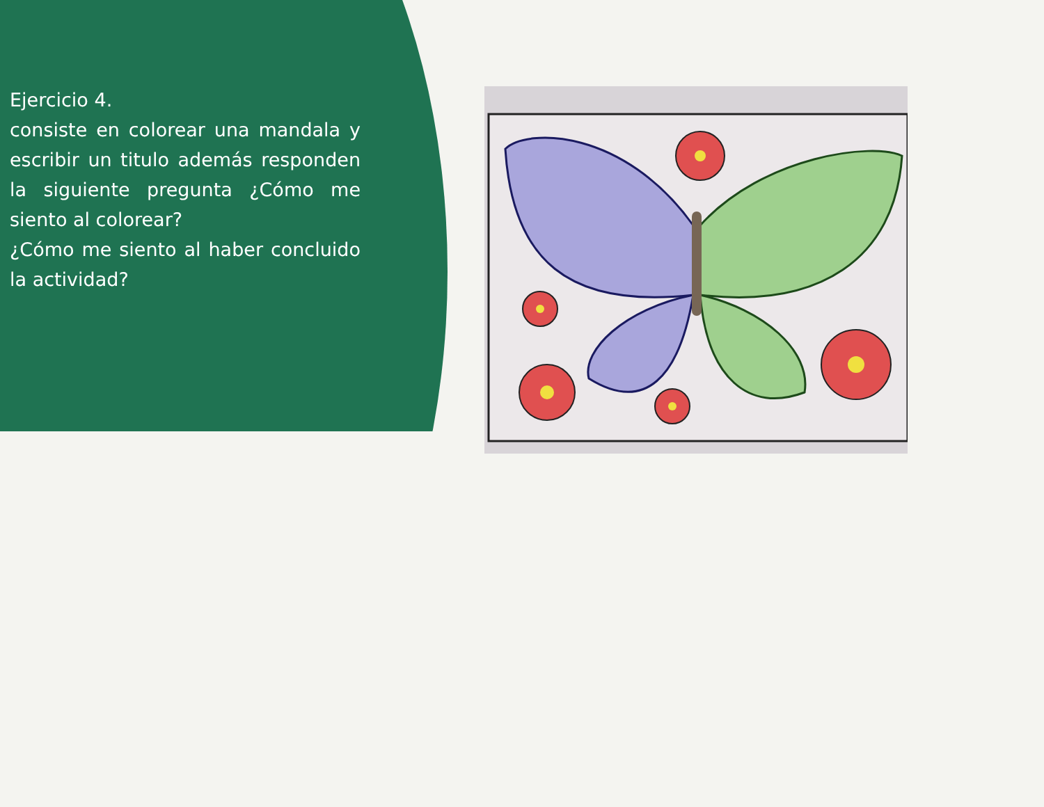Ejercicio 4.
consiste en colorear una mandala y escribir un titulo además responden la siguiente pregunta ¿Cómo me siento al colorear?
¿Cómo me siento al haber concluido la actividad?